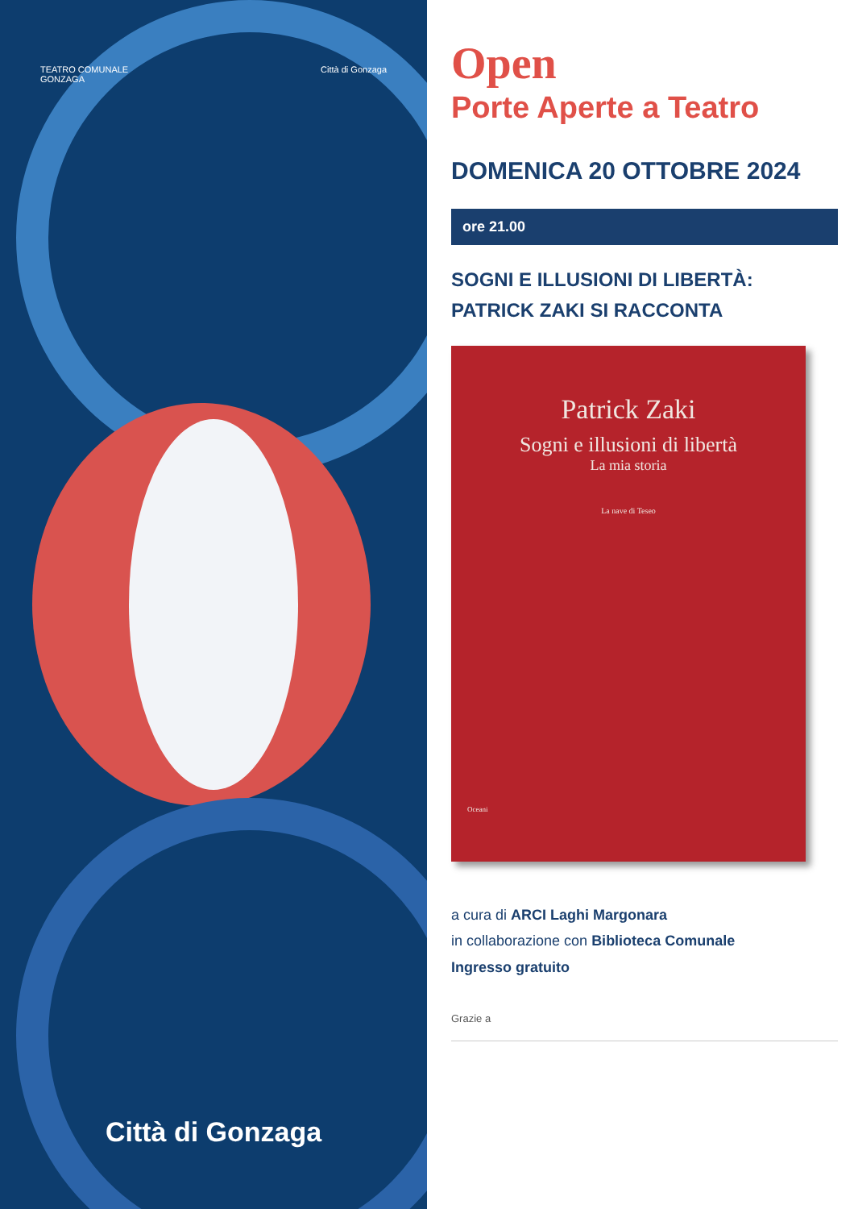TEATRO COMUNALE
GONZAGA
Città di Gonzaga
Città di Gonzaga
Open
Porte Aperte a Teatro
DOMENICA 20 OTTOBRE 2024
ore 21.00
SOGNI E ILLUSIONI DI LIBERTÀ:
PATRICK ZAKI SI RACCONTA
Patrick Zaki
Sogni e illusioni di libertà
La mia storia
La nave di Teseo
Oceani
a cura di ARCI Laghi Margonara
in collaborazione con Biblioteca Comunale
Ingresso gratuito
Grazie a